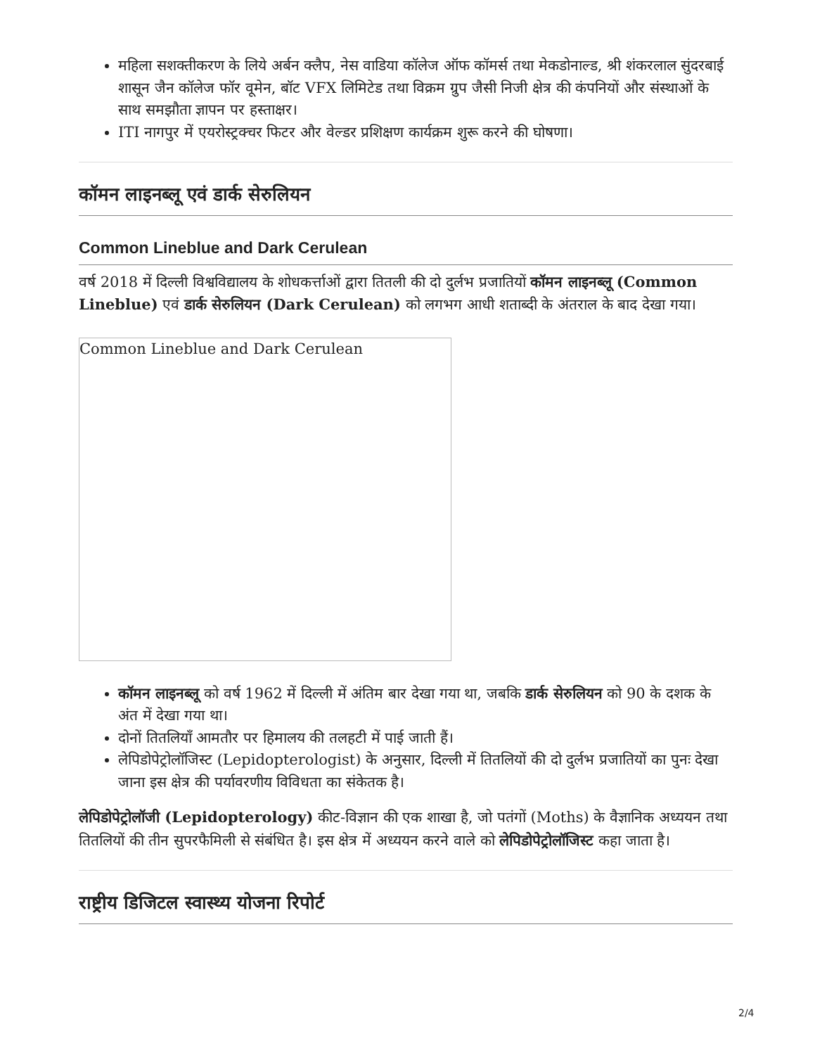महिला सशक्तीकरण के लिये अर्बन क्लैप, नेस वाडिया कॉलेज ऑफ कॉमर्स तथा मेकडोनाल्ड, श्री शंकरलाल सुंदरबाई शासून जैन कॉलेज फॉर वूमेन, बॉट VFX लिमिटेड तथा विक्रम ग्रुप जैसी निजी क्षेत्र की कंपनियों और संस्थाओं के साथ समझौता ज्ञापन पर हस्ताक्षर।
ITI नागपुर में एयरोस्ट्रक्चर फिटर और वेल्डर प्रशिक्षण कार्यक्रम शुरू करने की घोषणा।
कॉमन लाइनब्लू एवं डार्क सेरुलियन
Common Lineblue and Dark Cerulean
वर्ष 2018 में दिल्ली विश्वविद्यालय के शोधकर्त्ताओं द्वारा तितली की दो दुर्लभ प्रजातियों कॉमन लाइनब्लू (Common Lineblue) एवं डार्क सेरुलियन (Dark Cerulean) को लगभग आधी शताब्दी के अंतराल के बाद देखा गया।
Common Lineblue and Dark Cerulean
कॉमन लाइनब्लू को वर्ष 1962 में दिल्ली में अंतिम बार देखा गया था, जबकि डार्क सेरुलियन को 90 के दशक के अंत में देखा गया था।
दोनों तितलियाँ आमतौर पर हिमालय की तलहटी में पाई जाती हैं।
लेपिडोपेट्रोलॉजिस्ट (Lepidopterologist) के अनुसार, दिल्ली में तितलियों की दो दुर्लभ प्रजातियों का पुनः देखा जाना इस क्षेत्र की पर्यावरणीय विविधता का संकेतक है।
लेपिडोपेट्रोलॉजी (Lepidopterology) कीट-विज्ञान की एक शाखा है, जो पतंगों (Moths) के वैज्ञानिक अध्ययन तथा तितलियों की तीन सुपरफैमिली से संबंधित है। इस क्षेत्र में अध्ययन करने वाले को लेपिडोपेट्रोलॉजिस्ट कहा जाता है।
राष्ट्रीय डिजिटल स्वास्थ्य योजना रिपोर्ट
2/4